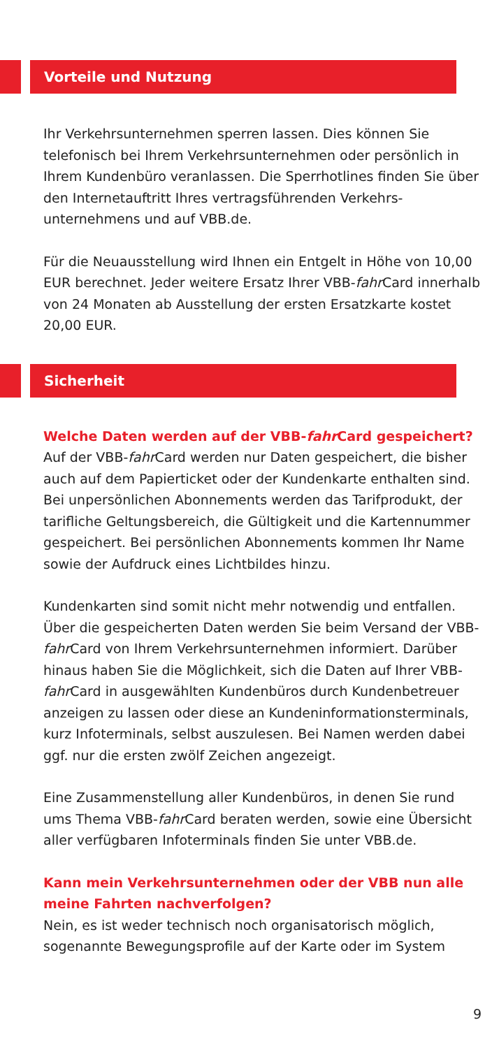Vorteile und Nutzung
Ihr Verkehrsunternehmen sperren lassen. Dies können Sie telefonisch bei Ihrem Verkehrsunternehmen oder persönlich in Ihrem Kundenbüro veranlassen. Die Sperrhotlines finden Sie über den Internetauftritt Ihres vertragsführenden Verkehrs­unternehmens und auf VBB.de.
Für die Neuausstellung wird Ihnen ein Entgelt in Höhe von 10,00 EUR berechnet. Jeder weitere Ersatz Ihrer VBB-fahr Card innerhalb von 24 Monaten ab Ausstellung der ersten Ersatz­karte kostet 20,00 EUR.
Sicherheit
Welche Daten werden auf der VBB-fahr Card gespeichert?
Auf der VBB-fahr Card werden nur Daten gespeichert, die bisher auch auf dem Papierticket oder der Kundenkarte enthalten sind. Bei unpersönlichen Abonnements werden das Tarifprodukt, der tarifliche Geltungsbereich, die Gültigkeit und die Kartennummer gespeichert. Bei persönlichen Abonnements kommen Ihr Name sowie der Aufdruck eines Lichtbildes hinzu.
Kundenkarten sind somit nicht mehr notwendig und entfallen. Über die gespeicherten Daten werden Sie beim Versand der VBB-fahr Card von Ihrem Verkehrsunternehmen informiert. Darüber hinaus haben Sie die Möglichkeit, sich die Daten auf Ihrer VBB-fahr Card in ausgewählten Kundenbüros durch Kunden­betreuer anzeigen zu lassen oder diese an Kundeninformations­terminals, kurz Infoterminals, selbst auszulesen. Bei Namen werden dabei ggf. nur die ersten zwölf Zeichen angezeigt.
Eine Zusammenstellung aller Kundenbüros, in denen Sie rund ums Thema VBB-fahr Card beraten werden, sowie eine Übersicht aller verfügbaren Infoterminals finden Sie unter VBB.de.
Kann mein Verkehrsunternehmen oder der VBB nun alle meine Fahrten nachverfolgen?
Nein, es ist weder technisch noch organisatorisch möglich, sogenannte Bewegungsprofile auf der Karte oder im System
9